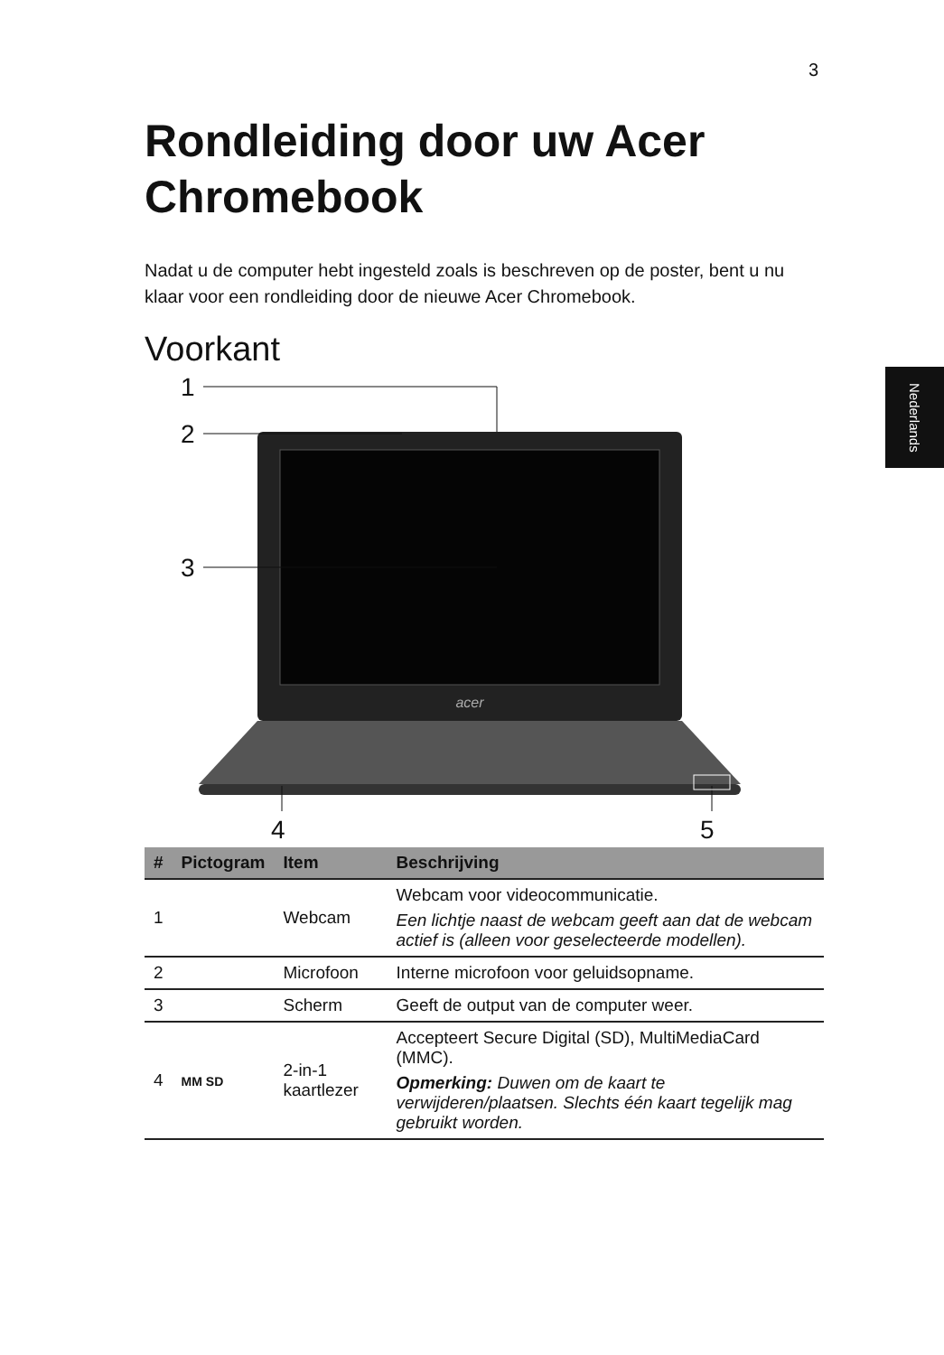3
Nederlands
Rondleiding door uw Acer Chromebook
Nadat u de computer hebt ingesteld zoals is beschreven op de poster, bent u nu klaar voor een rondleiding door de nieuwe Acer Chromebook.
Voorkant
acer
1
2
3
4
5
| # | Pictogram | Item | Beschrijving |
| --- | --- | --- | --- |
| 1 | | Webcam | Webcam voor videocommunicatie. Een lichtje naast de webcam geeft aan dat de webcam actief is (alleen voor geselecteerde modellen). |
| 2 | | Microfoon | Interne microfoon voor geluidsopname. |
| 3 | | Scherm | Geeft de output van de computer weer. |
| 4 | MM SD | 2-in-1 kaartlezer | Accepteert Secure Digital (SD), MultiMediaCard (MMC). Opmerking: Duwen om de kaart te verwijderen/plaatsen. Slechts één kaart tegelijk mag gebruikt worden. |